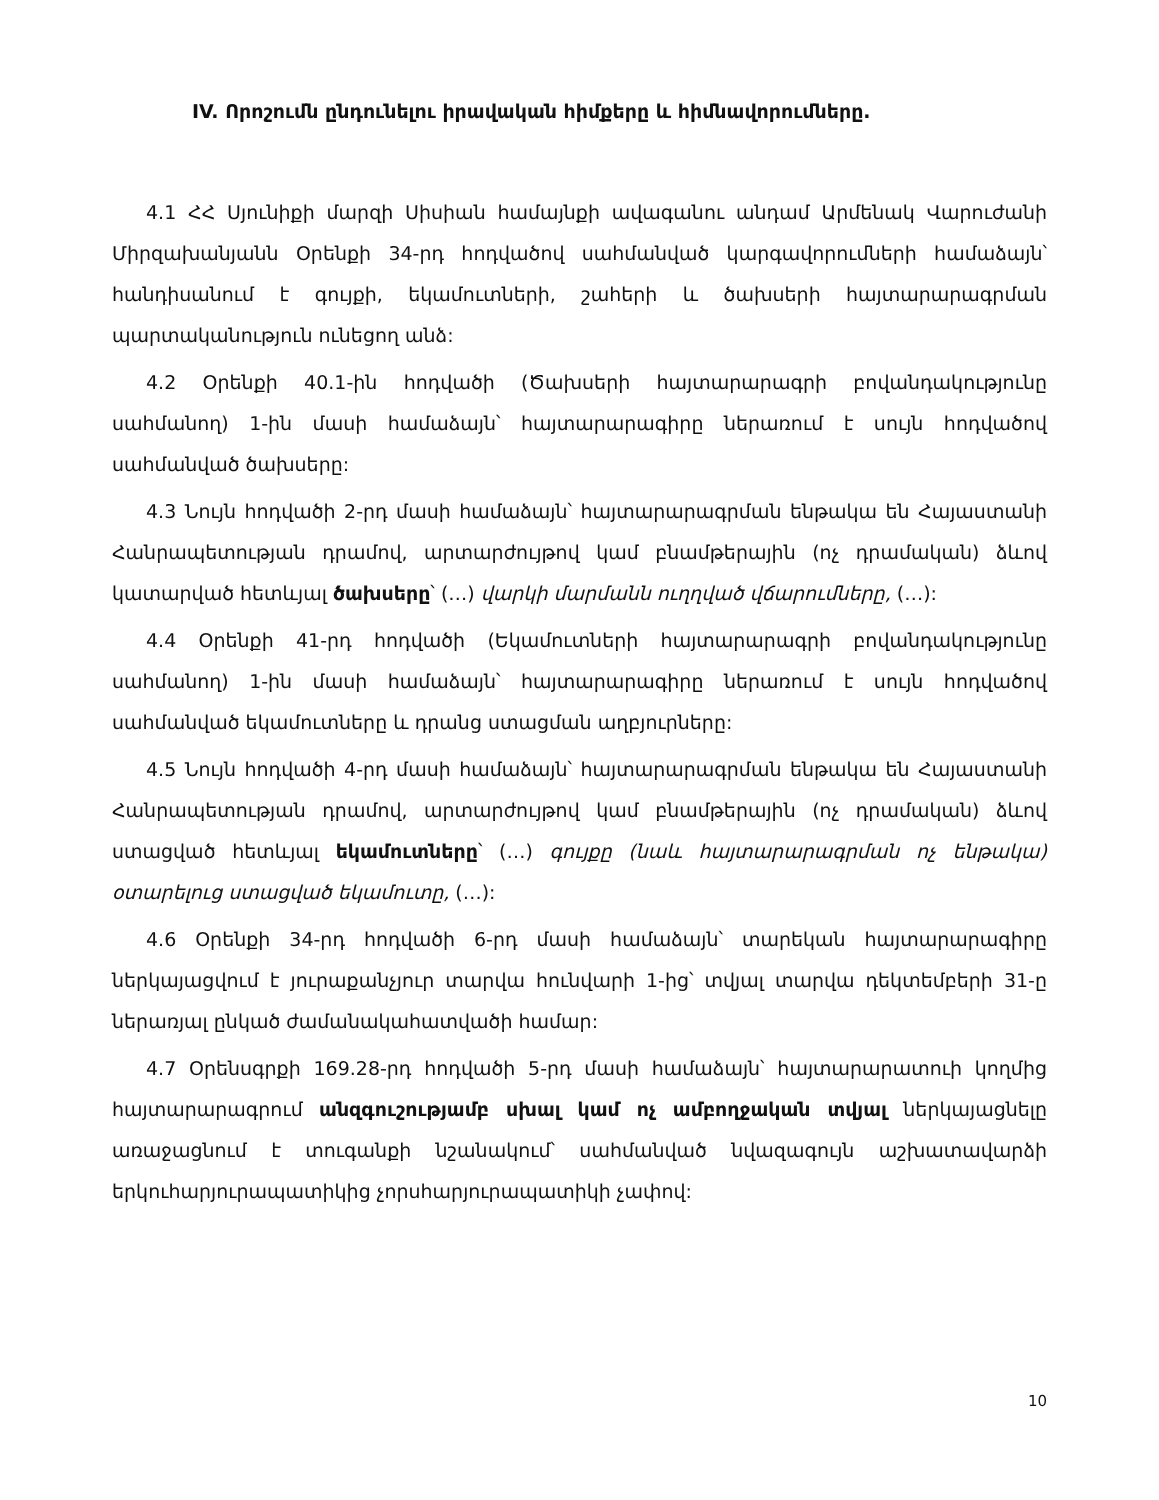IV. Որոշումն ընդունելու իրավական հիմքերը և հիմնավորումները.
4.1 ՀՀ Սյունիքի մարզի Սիսիան համայնքի ավագանու անդամ Արմենակ Վարուժանի Միրզախանյանն Օրենքի 34-րդ հոդվածով սահմանված կարգավորումների համաձայն՝ հանդիսանում է գույքի, եկամուտների, շահերի և ծախսերի հայտարարագրման պարտականություն ունեցող անձ:
4.2 Օրենքի 40.1-ին հոդվածի (Ծախսերի հայտարարագրի բովանդակությունը սահմանող) 1-ին մասի համաձայն՝ հայտարարագիրը ներառում է սույն հոդվածով սահմանված ծախսերը:
4.3 Նույն հոդվածի 2-րդ մասի համաձայն՝ հայտարարագրման ենթակա են Հայաստանի Հանրապետության դրամով, արտարժույթով կամ բնամթերային (ոչ դրամական) ձևով կատարված հետևյալ ծախսերը՝ (…) վարկի մարմանն ուղղված վճարումները, (…):
4.4 Օրենքի 41-րդ հոդվածի (Եկամուտների հայտարարագրի բովանդակությունը սահմանող) 1-ին մասի համաձայն՝ հայտարարագիրը ներառում է սույն հոդվածով սահմանված եկամուտները և դրանց ստացման աղբյուրները:
4.5 Նույն հոդվածի 4-րդ մասի համաձայն՝ հայտարարագրման ենթակա են Հայաստանի Հանրապետության դրամով, արտարժույթով կամ բնամթերային (ոչ դրամական) ձևով ստացված հետևյալ եկամուտները՝ (…) գույքը (նաև հայտարարագրման ոչ ենթակա) օտարելուց ստացված եկամուտը, (…):
4.6 Օրենքի 34-րդ հոդվածի 6-րդ մասի համաձայն՝ տարեկան հայտարարագիրը ներկայացվում է յուրաքանչյուր տարվա հունվարի 1-ից՝ տվյալ տարվա դեկտեմբերի 31-ը ներառյալ ընկած ժամանակահատվածի համար:
4.7 Օրենսգրքի 169.28-րդ հոդվածի 5-րդ մասի համաձայն՝ հայտարարատուի կողմից հայտարարագրում անզգուշությամբ սխալ կամ ոչ ամբողջական տվյալ ներկայացնելը առաջացնում է տուգանքի նշանակում՝ սահմանված նվազագույն աշխատավարձի երկուհարյուրապատիկից չորսհարյուրապատիկի չափով:
10